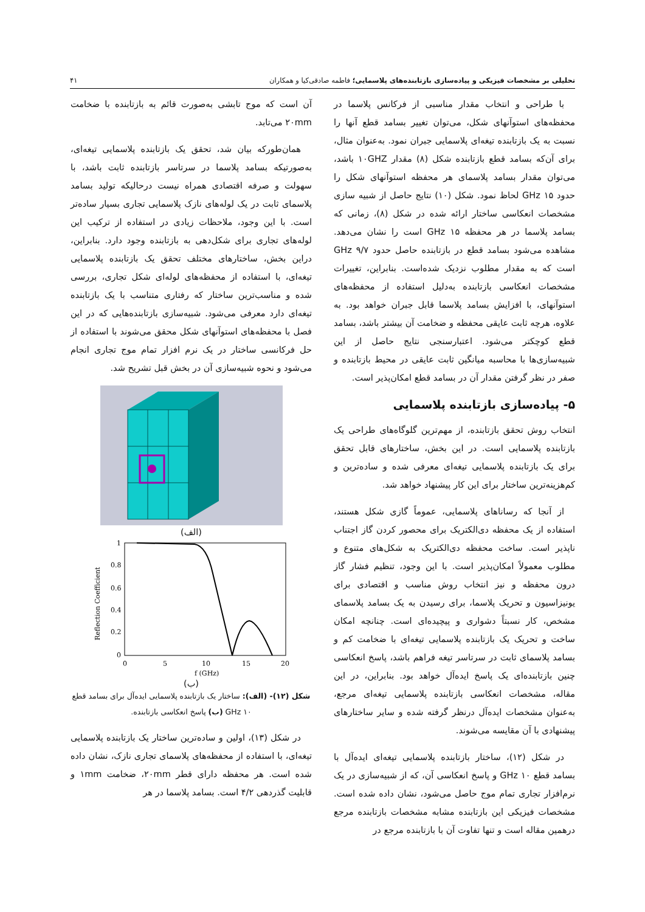تحلیلی بر مشخصات فیزیکی و پیاده‌سازی بازتابنده‌های پلاسمایی؛ فاطمه صادقی‌کیا و همکاران ۴۱
با طراحی و انتخاب مقدار مناسبی از فرکانس پلاسما در محفظه‌های استوآنهای شکل، می‌توان تغییر بسامد قطع آنها را نسبت به یک بازتابنده تیغه‌ای پلاسمایی جبران نمود. به‌عنوان مثال، برای آن‌که بسامد قطع بازتابنده شکل (۸) مقدار ۱۰GHZ باشد، می‌توان مقدار بسامد پلاسمای هر محفظه استوآنهای شکل را حدود ۱۵ GHz لحاظ نمود. شکل (۱۰) نتایج حاصل از شبیه سازی مشخصات انعکاسی ساختار ارائه شده در شکل (۸)، زمانی که بسامد پلاسما در هر محفظه ۱۵ GHz است را نشان می‌دهد. مشاهده می‌شود بسامد قطع در بازتابنده حاصل حدود ۹/۷ GHz است که به مقدار مطلوب نزدیک شده‌است. بنابراین، تغییرات مشخصات انعکاسی بازتابنده به‌دلیل استفاده از محفظه‌های استوآنهای، با افزایش بسامد پلاسما قابل جبران خواهد بود. به علاوه، هرچه ثابت عایقی محفظه و ضخامت آن بیشتر باشد، بسامد قطع کوچکتر می‌شود. اعتبارسنجی نتایج حاصل از این شبیه‌سازی‌ها با محاسبه میانگین ثابت عایقی در محیط بازتابنده و صفر در نظر گرفتن مقدار آن در بسامد قطع امکان‌پذیر است.
۵- پیاده‌سازی بازتابنده پلاسمایی
انتخاب روش تحقق بازتابنده، از مهم‌ترین گلوگاه‌های طراحی یک بازتابنده پلاسمایی است. در این بخش، ساختارهای قابل تحقق برای یک بازتابنده پلاسمایی تیغه‌ای معرفی شده و ساده‌ترین و کم‌هزینه‌ترین ساختار برای این کار پیشنهاد خواهد شد.
از آنجا که رساناهای پلاسمایی، عموماً گازی شکل هستند، استفاده از یک محفظه دی‌الکتریک برای محصور کردن گاز اجتناب ناپذیر است. ساخت محفظه دی‌الکتریک به شکل‌های متنوع و مطلوب معمولاً امکان‌پذیر است. با این وجود، تنظیم فشار گاز درون محفظه و نیز انتخاب روش مناسب و اقتصادی برای یونیزاسیون و تحریک پلاسما، برای رسیدن به یک بسامد پلاسمای مشخص، کار نسبتاً دشواری و پیچیده‌ای است. چنانچه امکان ساخت و تحریک یک بازتابنده پلاسمایی تیغه‌ای با ضخامت کم و بسامد پلاسمای ثابت در سرتاسر تیغه فراهم باشد، پاسخ انعکاسی چنین بازتابنده‌ای یک پاسخ ایده‌آل خواهد بود. بنابراین، در این مقاله، مشخصات انعکاسی بازتابنده پلاسمایی تیغه‌ای مرجع، به‌عنوان مشخصات ایده‌آل درنظر گرفته شده و سایر ساختارهای پیشنهادی با آن مقایسه می‌شوند.
در شکل (۱۲)، ساختار بازتابنده پلاسمایی تیغه‌ای ایده‌آل با بسامد قطع ۱۰ GHz و پاسخ انعکاسی آن، که از شبیه‌سازی در یک نرم‌افزار تجاری تمام موج حاصل می‌شود، نشان داده شده است. مشخصات فیزیکی این بازتابنده مشابه مشخصات بازتابنده مرجع درهمین مقاله است و تنها تفاوت آن با بازتابنده مرجع در
آن است که موج تابشی به‌صورت قائم به بازتابنده با ضخامت ۲۰mm می‌تابد.
همان‌طورکه بیان شد، تحقق یک بازتابنده پلاسمایی تیغه‌ای، به‌صورتیکه بسامد پلاسما در سرتاسر بازتابنده ثابت باشد، با سهولت و صرفه اقتصادی همراه نیست درحالیکه تولید بسامد پلاسمای ثابت در یک لوله‌های نازک پلاسمایی تجاری بسیار ساده‌تر است. با این وجود، ملاحظات زیادی در استفاده از ترکیب این لوله‌های تجاری برای شکل‌دهی به بازتابنده وجود دارد. بنابراین، دراین بخش، ساختارهای مختلف تحقق یک بازتابنده پلاسمایی تیغه‌ای، با استفاده از محفظه‌های لوله‌ای شکل تجاری، بررسی شده و مناسب‌ترین ساختار که رفتاری متناسب با یک بازتابنده تیغه‌ای دارد معرفی می‌شود. شبیه‌سازی بازتابنده‌هایی که در این فصل با محفظه‌های استوآنهای شکل محقق می‌شوند با استفاده از حل فرکانسی ساختار در یک نرم افزار تمام موج تجاری انجام می‌شود و نحوه شبیه‌سازی آن در بخش قبل تشریح شد.
(الف)
1
0.8
0.6
0.4
0.2
0
0
5
10
15
20
f (GHz)
Reflection Coefficient
(ب)
شکل (۱۲)- (الف): ساختار یک بازتابنده پلاسمایی ایده‌آل برای بسامد قطع ۱۰ GHz (ب) پاسخ انعکاسی بازتابنده.
در شکل (۱۳)، اولین و ساده‌ترین ساختار یک بازتابنده پلاسمایی تیغه‌ای، با استفاده از محفظه‌های پلاسمای تجاری نازک، نشان داده شده است. هر محفظه دارای قطر ۲۰mm، ضخامت ۱mm و قابلیت گذردهی ۴/۲ است. بسامد پلاسما در هر